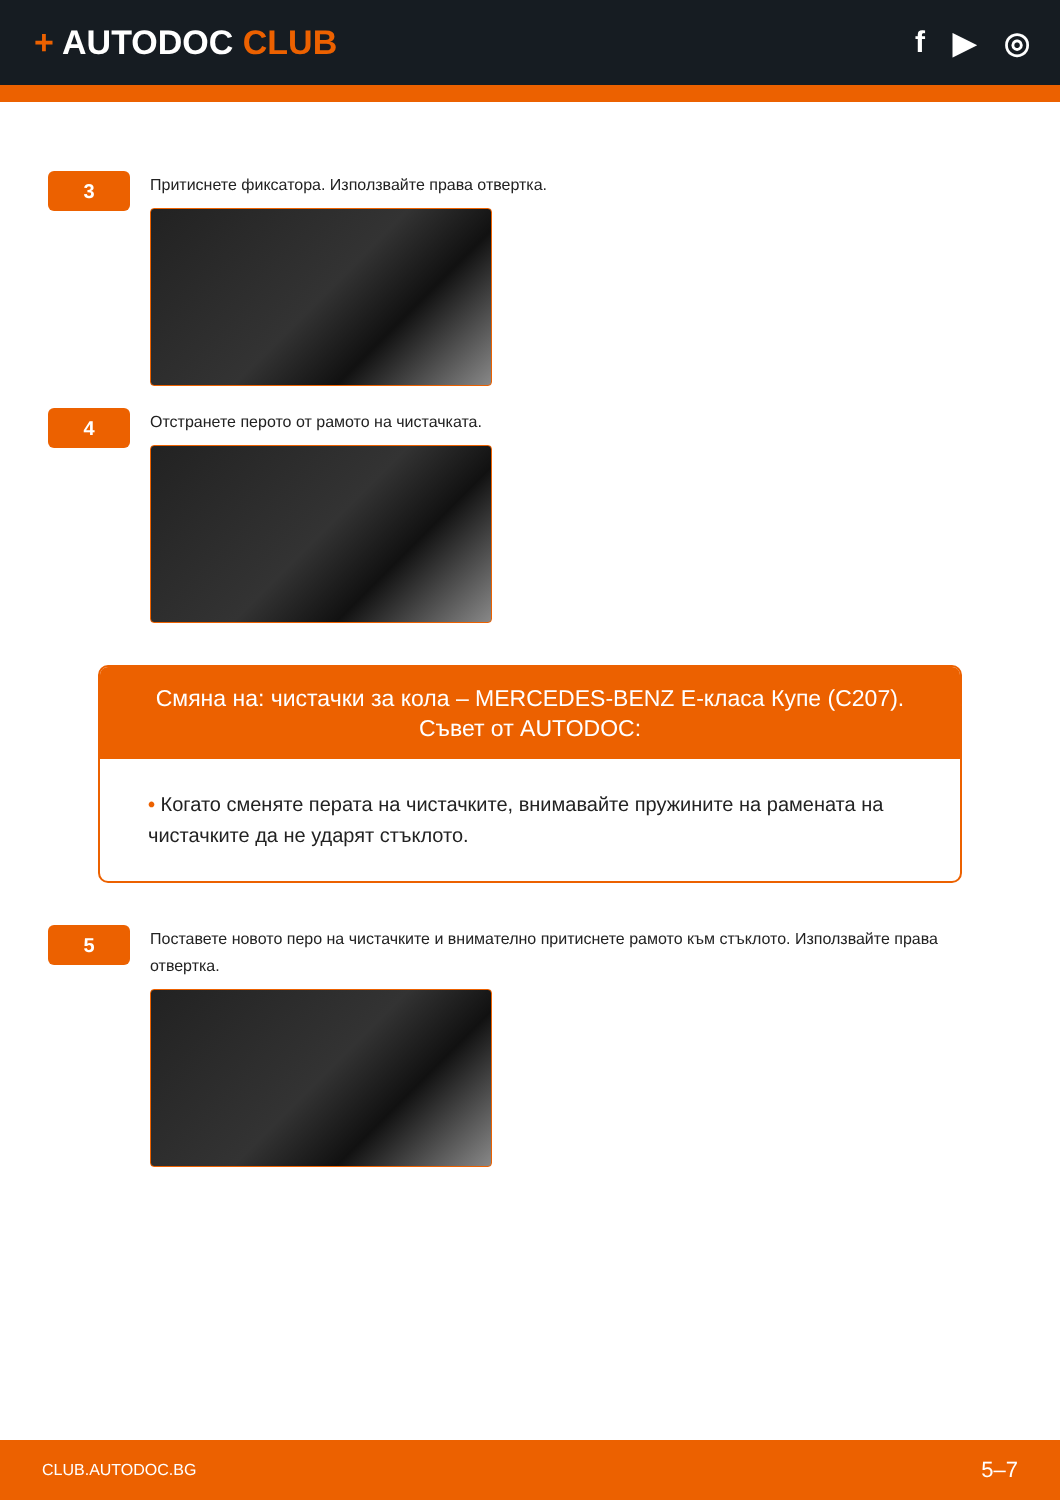+ AUTODOC CLUB f ▶ ◎
3
Притиснете фиксатора. Използвайте права отвертка.
4
Отстранете перото от рамото на чистачката.
Смяна на: чистачки за кола – MERCEDES-BENZ E-класа Купе (C207).
Съвет от AUTODOC:
• Когато сменяте перата на чистачките, внимавайте пружините на рамената на чистачките да не ударят стъклото.
5
Поставете новото перо на чистачките и внимателно притиснете рамото към стъклото. Използвайте права отвертка.
CLUB.AUTODOC.BG 5–7